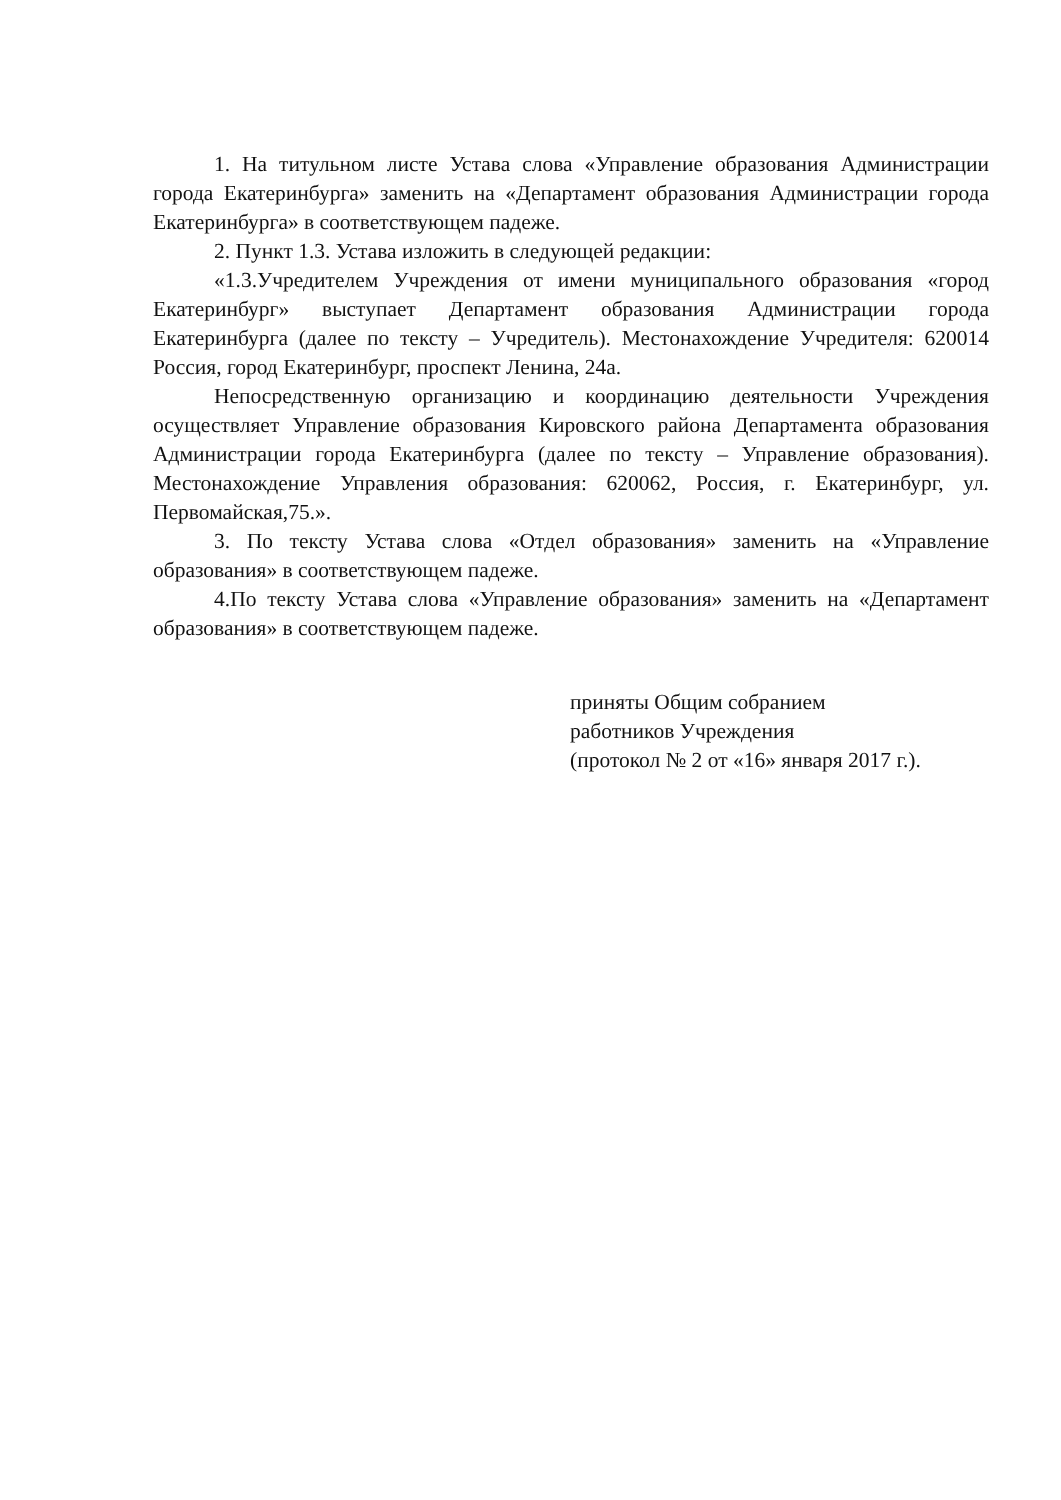1. На титульном листе Устава слова «Управление образования Администрации города Екатеринбурга» заменить на «Департамент образования Администрации города Екатеринбурга» в соответствующем падеже.
2. Пункт 1.3. Устава изложить в следующей редакции:
«1.3.Учредителем Учреждения от имени муниципального образования «город Екатеринбург» выступает Департамент образования Администрации города Екатеринбурга (далее по тексту – Учредитель). Местонахождение Учредителя: 620014 Россия, город Екатеринбург, проспект Ленина, 24а.
Непосредственную организацию и координацию деятельности Учреждения осуществляет Управление образования Кировского района Департамента образования Администрации города Екатеринбурга (далее по тексту – Управление образования). Местонахождение Управления образования: 620062, Россия, г. Екатеринбург, ул. Первомайская,75.».
3. По тексту Устава слова «Отдел образования» заменить на «Управление образования» в соответствующем падеже.
4.По тексту Устава слова «Управление образования» заменить на «Департамент образования» в соответствующем падеже.
приняты Общим собранием
работников Учреждения
(протокол № 2 от «16» января 2017 г.).